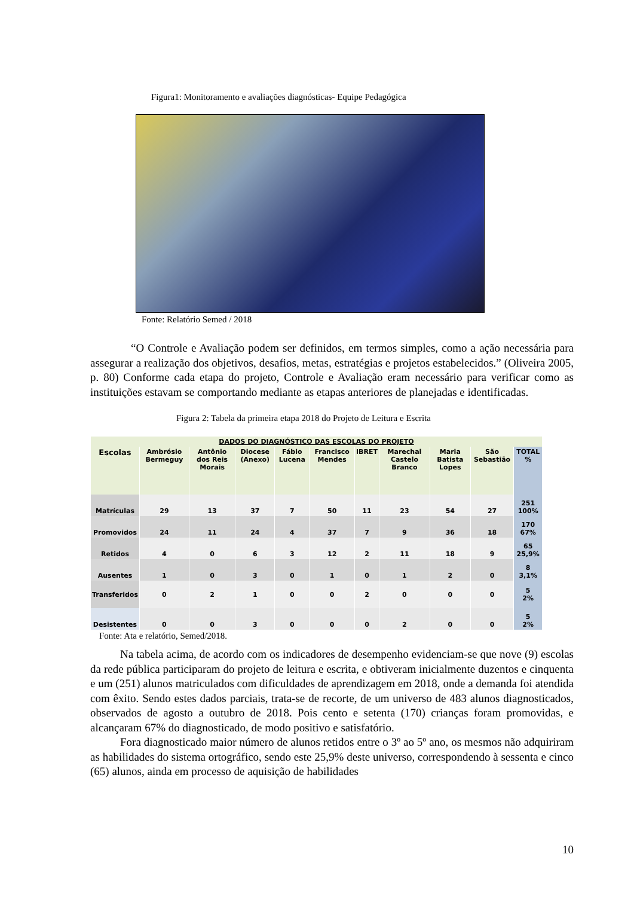Figura1: Monitoramento e avaliações diagnósticas- Equipe Pedagógica
Fonte: Relatório Semed / 2018
“O Controle e Avaliação podem ser definidos, em termos simples, como a ação necessária para assegurar a realização dos objetivos, desafios, metas, estratégias e projetos estabelecidos.” (Oliveira 2005, p. 80) Conforme cada etapa do projeto, Controle e Avaliação eram necessário para verificar como as instituições estavam se comportando mediante as etapas anteriores de planejadas e identificadas.
Figura 2: Tabela da primeira etapa 2018 do Projeto de Leitura e Escrita
| DADOS DO DIAGNÓSTICO DAS ESCOLAS DO PROJETO | | | | | | | | | | |
| --- | --- | --- | --- | --- | --- | --- | --- | --- | --- | --- |
| Escolas | Ambrósio Bermeguy | Antônio dos Reis Morais | Diocese (Anexo) | Fábio Lucena | Francisco Mendes | IBRET | Marechal Castelo Branco | Maria Batista Lopes | São Sebastião | TOTAL % |
| Matrículas | 29 | 13 | 37 | 7 | 50 | 11 | 23 | 54 | 27 | 251 100% |
| Promovidos | 24 | 11 | 24 | 4 | 37 | 7 | 9 | 36 | 18 | 170 67% |
| Retidos | 4 | 0 | 6 | 3 | 12 | 2 | 11 | 18 | 9 | 65 25,9% |
| Ausentes | 1 | 0 | 3 | 0 | 1 | 0 | 1 | 2 | 0 | 8 3,1% |
| Transferidos | 0 | 2 | 1 | 0 | 0 | 2 | 0 | 0 | 0 | 5 2% |
| Desistentes | 0 | 0 | 3 | 0 | 0 | 0 | 2 | 0 | 0 | 5 2% |
Fonte: Ata e relatório, Semed/2018.
Na tabela acima, de acordo com os indicadores de desempenho evidenciam-se que nove (9) escolas da rede pública participaram do projeto de leitura e escrita, e obtiveram inicialmente duzentos e cinquenta e um (251) alunos matriculados com dificuldades de aprendizagem em 2018, onde a demanda foi atendida com êxito. Sendo estes dados parciais, trata-se de recorte, de um universo de 483 alunos diagnosticados, observados de agosto a outubro de 2018. Pois cento e setenta (170) crianças foram promovidas, e alcançaram 67% do diagnosticado, de modo positivo e satisfatório.
Fora diagnosticado maior número de alunos retidos entre o 3º ao 5º ano, os mesmos não adquiriram as habilidades do sistema ortográfico, sendo este 25,9% deste universo, correspondendo à sessenta e cinco (65) alunos, ainda em processo de aquisição de habilidades
10